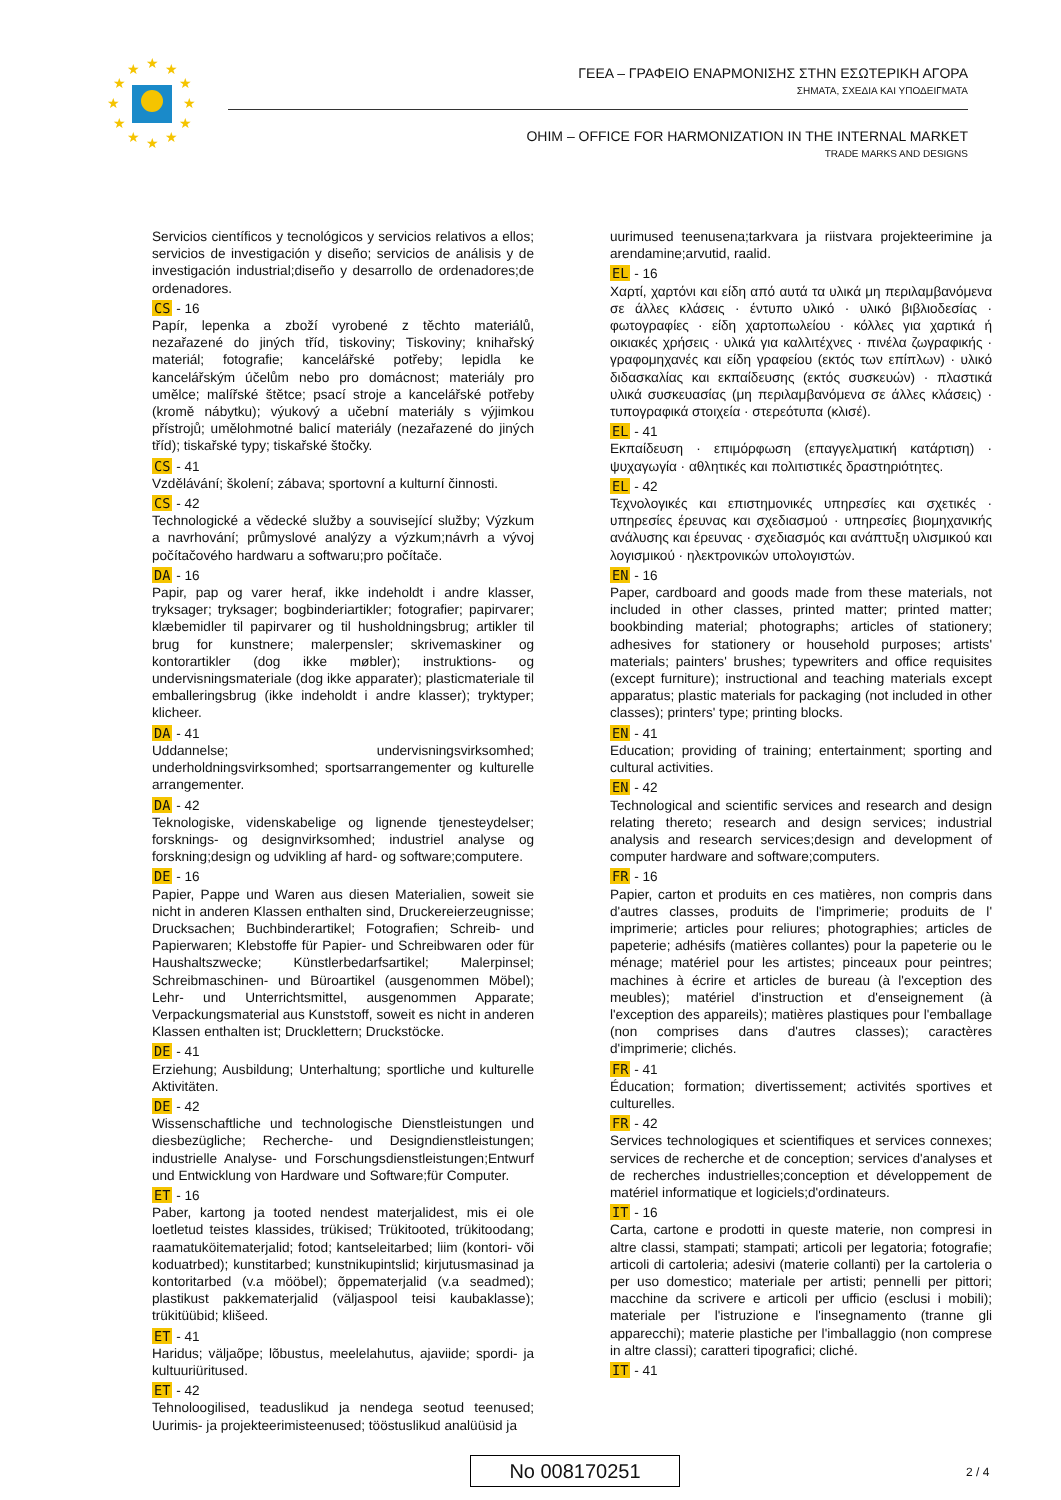★
★
★
★
★
★
★
★
★
★
★
★
ΓΕΕΑ – ΓΡΑΦΕΙΟ ΕΝΑΡΜΟΝΙΣΗΣ ΣΤΗΝ ΕΣΩΤΕΡΙΚΗ ΑΓΟΡΑ
ΣΗΜΑΤΑ, ΣΧΕΔΙΑ ΚΑΙ ΥΠΟΔΕΙΓΜΑΤΑ
OHIM – OFFICE FOR HARMONIZATION IN THE INTERNAL MARKET
TRADE MARKS AND DESIGNS
Servicios científicos y tecnológicos y servicios relativos a ellos; servicios de investigación y diseño; servicios de análisis y de investigación industrial;diseño y desarrollo de ordenadores;de ordenadores.
CS - 16
Papír, lepenka a zboží vyrobené z těchto materiálů, nezařazené do jiných tříd, tiskoviny; Tiskoviny; knihařský materiál; fotografie; kancelářské potřeby; lepidla ke kancelářským účelům nebo pro domácnost; materiály pro umělce; malířské štětce; psací stroje a kancelářské potřeby (kromě nábytku); výukový a učební materiály s výjimkou přístrojů; umělohmotné balicí materiály (nezařazené do jiných tříd); tiskařské typy; tiskařské štočky.
CS - 41
Vzdělávání; školení; zábava; sportovní a kulturní činnosti.
CS - 42
Technologické a vědecké služby a související služby; Výzkum a navrhování; průmyslové analýzy a výzkum;návrh a vývoj počítačového hardwaru a softwaru;pro počítače.
DA - 16
Papir, pap og varer heraf, ikke indeholdt i andre klasser, tryksager; tryksager; bogbinderiartikler; fotografier; papirvarer; klæbemidler til papirvarer og til husholdningsbrug; artikler til brug for kunstnere; malerpensler; skrivemaskiner og kontorartikler (dog ikke møbler); instruktions- og undervisningsmateriale (dog ikke apparater); plasticmateriale til emballeringsbrug (ikke indeholdt i andre klasser); tryktyper; klicheer.
DA - 41
Uddannelse; undervisningsvirksomhed; underholdningsvirksomhed; sportsarrangementer og kulturelle arrangementer.
DA - 42
Teknologiske, videnskabelige og lignende tjenesteydelser; forsknings- og designvirksomhed; industriel analyse og forskning;design og udvikling af hard- og software;computere.
DE - 16
Papier, Pappe und Waren aus diesen Materialien, soweit sie nicht in anderen Klassen enthalten sind, Druckereierzeugnisse; Drucksachen; Buchbinderartikel; Fotografien; Schreib- und Papierwaren; Klebstoffe für Papier- und Schreibwaren oder für Haushaltszwecke; Künstlerbedarfsartikel; Malerpinsel; Schreibmaschinen- und Büroartikel (ausgenommen Möbel); Lehr- und Unterrichtsmittel, ausgenommen Apparate; Verpackungsmaterial aus Kunststoff, soweit es nicht in anderen Klassen enthalten ist; Drucklettern; Druckstöcke.
DE - 41
Erziehung; Ausbildung; Unterhaltung; sportliche und kulturelle Aktivitäten.
DE - 42
Wissenschaftliche und technologische Dienstleistungen und diesbezügliche; Recherche- und Designdienstleistungen; industrielle Analyse- und Forschungsdienstleistungen;Entwurf und Entwicklung von Hardware und Software;für Computer.
ET - 16
Paber, kartong ja tooted nendest materjalidest, mis ei ole loetletud teistes klassides, trükised; Trükitooted, trükitoodang; raamatuköitematerjalid; fotod; kantseleitarbed; liim (kontori- või koduatrbed); kunstitarbed; kunstnikupintslid; kirjutusmasinad ja kontoritarbed (v.a mööbel); õppematerjalid (v.a seadmed); plastikust pakkematerjalid (väljaspool teisi kaubaklasse); trükitüübid; klišeed.
ET - 41
Haridus; väljaõpe; lõbustus, meelelahutus, ajaviide; spordi- ja kultuuriüritused.
ET - 42
Tehnoloogilised, teaduslikud ja nendega seotud teenused; Uurimis- ja projekteerimisteenused; tööstuslikud analüüsid ja
uurimused teenusena;tarkvara ja riistvara projekteerimine ja arendamine;arvutid, raalid.
EL - 16
Χαρτί, χαρτόνι και είδη από αυτά τα υλικά μη περιλαμβανόμενα σε άλλες κλάσεις · έντυπο υλικό · υλικό βιβλιοδεσίας · φωτογραφίες · είδη χαρτοπωλείου · κόλλες για χαρτικά ή οικιακές χρήσεις · υλικά για καλλιτέχνες · πινέλα ζωγραφικής · γραφομηχανές και είδη γραφείου (εκτός των επίπλων) · υλικό διδασκαλίας και εκπαίδευσης (εκτός συσκευών) · πλαστικά υλικά συσκευασίας (μη περιλαμβανόμενα σε άλλες κλάσεις) · τυπογραφικά στοιχεία · στερεότυπα (κλισέ).
EL - 41
Εκπαίδευση · επιμόρφωση (επαγγελματική κατάρτιση) · ψυχαγωγία · αθλητικές και πολιτιστικές δραστηριότητες.
EL - 42
Τεχνολογικές και επιστημονικές υπηρεσίες και σχετικές · υπηρεσίες έρευνας και σχεδιασμού · υπηρεσίες βιομηχανικής ανάλυσης και έρευνας · σχεδιασμός και ανάπτυξη υλισμικού και λογισμικού · ηλεκτρονικών υπολογιστών.
EN - 16
Paper, cardboard and goods made from these materials, not included in other classes, printed matter; printed matter; bookbinding material; photographs; articles of stationery; adhesives for stationery or household purposes; artists' materials; painters' brushes; typewriters and office requisites (except furniture); instructional and teaching materials except apparatus; plastic materials for packaging (not included in other classes); printers' type; printing blocks.
EN - 41
Education; providing of training; entertainment; sporting and cultural activities.
EN - 42
Technological and scientific services and research and design relating thereto; research and design services; industrial analysis and research services;design and development of computer hardware and software;computers.
FR - 16
Papier, carton et produits en ces matières, non compris dans d'autres classes, produits de l'imprimerie; produits de l' imprimerie; articles pour reliures; photographies; articles de papeterie; adhésifs (matières collantes) pour la papeterie ou le ménage; matériel pour les artistes; pinceaux pour peintres; machines à écrire et articles de bureau (à l'exception des meubles); matériel d'instruction et d'enseignement (à l'exception des appareils); matières plastiques pour l'emballage (non comprises dans d'autres classes); caractères d'imprimerie; clichés.
FR - 41
Éducation; formation; divertissement; activités sportives et culturelles.
FR - 42
Services technologiques et scientifiques et services connexes; services de recherche et de conception; services d'analyses et de recherches industrielles;conception et développement de matériel informatique et logiciels;d'ordinateurs.
IT - 16
Carta, cartone e prodotti in queste materie, non compresi in altre classi, stampati; stampati; articoli per legatoria; fotografie; articoli di cartoleria; adesivi (materie collanti) per la cartoleria o per uso domestico; materiale per artisti; pennelli per pittori; macchine da scrivere e articoli per ufficio (esclusi i mobili); materiale per l'istruzione e l'insegnamento (tranne gli apparecchi); materie plastiche per l'imballaggio (non comprese in altre classi); caratteri tipografici; cliché.
IT - 41
No 008170251 2 / 4